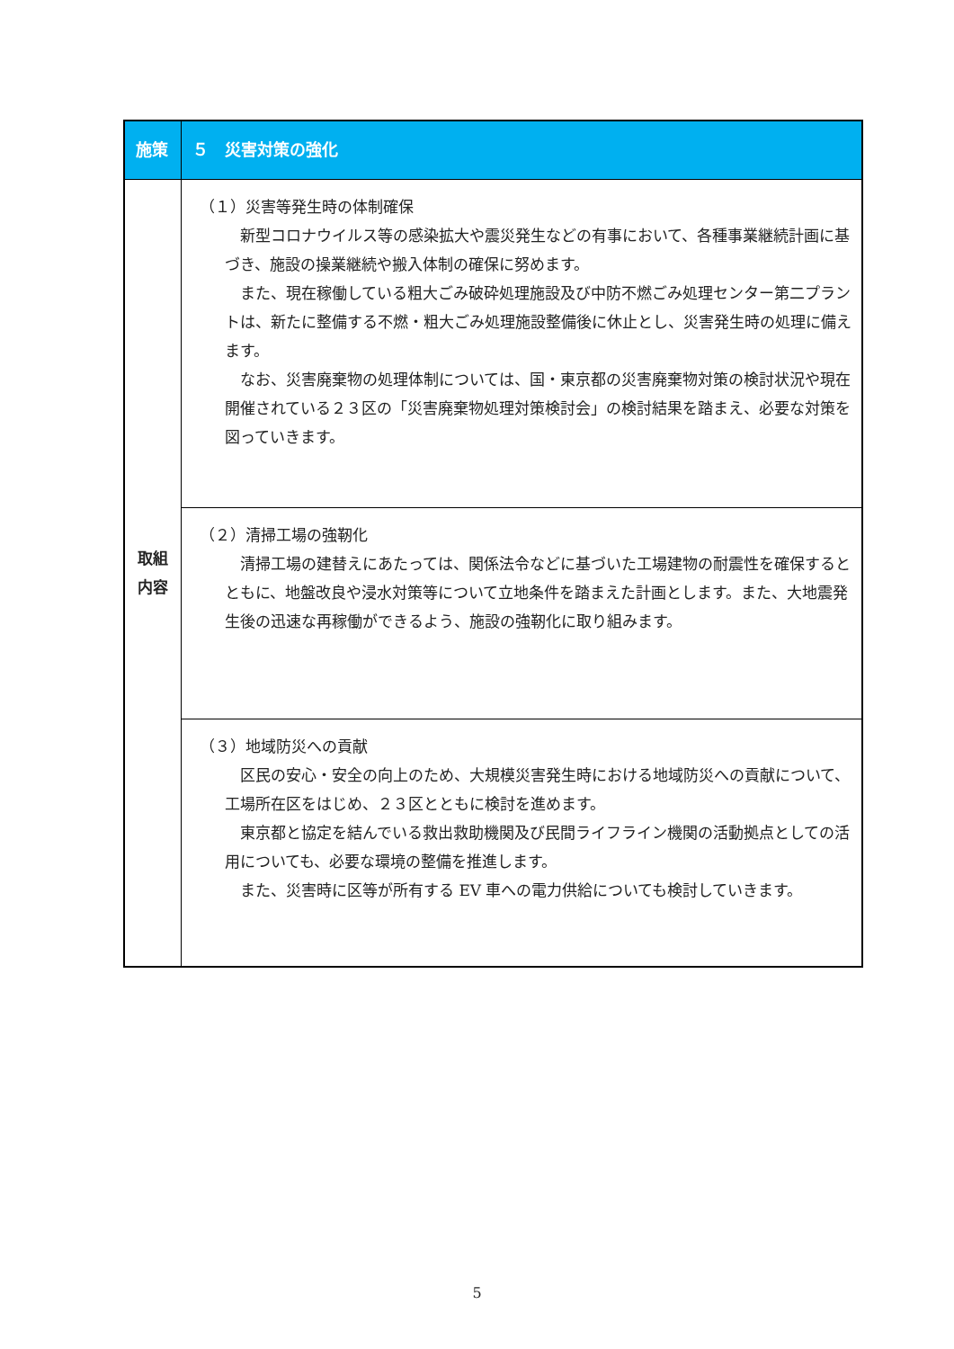| 施策 | ５ 災害対策の強化 |
| --- | --- |
| 取組 内容 | （１）災害等発生時の体制確保 新型コロナウイルス等の感染拡大や震災発生などの有事において、各種事業継続計画に基づき、施設の操業継続や搬入体制の確保に努めます。 また、現在稼働している粗大ごみ破砕処理施設及び中防不燃ごみ処理センター第二プラントは、新たに整備する不燃・粗大ごみ処理施設整備後に休止とし、災害発生時の処理に備えます。 なお、災害廃棄物の処理体制については、国・東京都の災害廃棄物対策の検討状況や現在開催されている２３区の「災害廃棄物処理対策検討会」の検討結果を踏まえ、必要な対策を図っていきます。 |
| | （２）清掃工場の強靭化 清掃工場の建替えにあたっては、関係法令などに基づいた工場建物の耐震性を確保するとともに、地盤改良や浸水対策等について立地条件を踏まえた計画とします。また、大地震発生後の迅速な再稼働ができるよう、施設の強靭化に取り組みます。 |
| | （３）地域防災への貢献 区民の安心・安全の向上のため、大規模災害発生時における地域防災への貢献について、工場所在区をはじめ、２３区とともに検討を進めます。 東京都と協定を結んでいる救出救助機関及び民間ライフライン機関の活動拠点としての活用についても、必要な環境の整備を推進します。 また、災害時に区等が所有する EV 車への電力供給についても検討していきます。 |
5